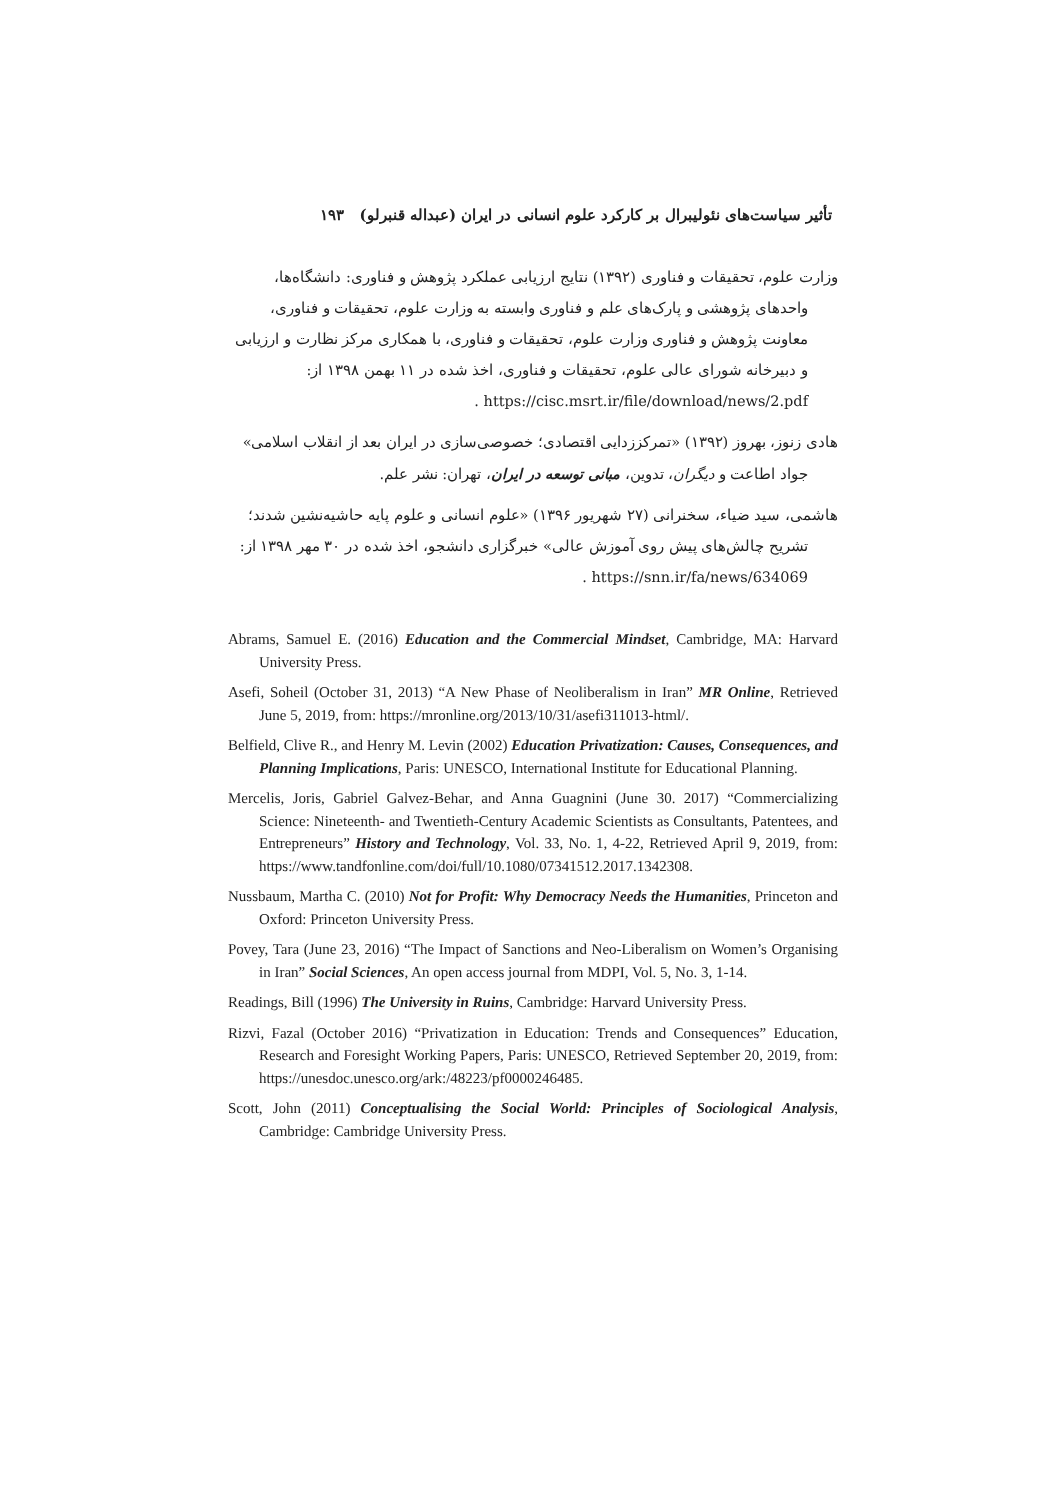تأثیر سیاست‌های نئولیبرال بر کارکرد علوم انسانی در ایران (عبداله قنبرلو) ۱۹۳
وزارت علوم، تحقیقات و فناوری (۱۳۹۲) نتایج ارزیابی عملکرد پژوهش و فناوری: دانشگاه‌ها،
واحدهای پژوهشی و پارک‌های علم و فناوری وابسته به وزارت علوم، تحقیقات و فناوری، معاونت پژوهش و فناوری وزارت علوم، تحقیقات و فناوری، با همکاری مرکز نظارت و ارزیابی و دبیرخانه شورای عالی علوم، تحقیقات و فناوری، اخذ شده در ۱۱ بهمن ۱۳۹۸ از: https://cisc.msrt.ir/file/download/news/2.pdf .
هادی زنوز، بهروز (۱۳۹۲) «تمرکززدایی اقتصادی؛ خصوصی‌سازی در ایران بعد از انقلاب اسلامی»
جواد اطاعت و دیگران، تدوین، مبانی توسعه در ایران، تهران: نشر علم.
هاشمی، سید ضیاء، سخنرانی (۲۷ شهریور ۱۳۹۶) «علوم انسانی و علوم پایه حاشیه‌نشین شدند؛
تشریح چالش‌های پیش روی آموزش عالی» خبرگزاری دانشجو، اخذ شده در ۳۰ مهر ۱۳۹۸ از: https://snn.ir/fa/news/634069 .
Abrams, Samuel E. (2016) Education and the Commercial Mindset, Cambridge, MA: Harvard University Press.
Asefi, Soheil (October 31, 2013) “A New Phase of Neoliberalism in Iran” MR Online, Retrieved June 5, 2019, from: https://mronline.org/2013/10/31/asefi311013-html/.
Belfield, Clive R., and Henry M. Levin (2002) Education Privatization: Causes, Consequences, and Planning Implications, Paris: UNESCO, International Institute for Educational Planning.
Mercelis, Joris, Gabriel Galvez-Behar, and Anna Guagnini (June 30. 2017) “Commercializing Science: Nineteenth- and Twentieth-Century Academic Scientists as Consultants, Patentees, and Entrepreneurs” History and Technology, Vol. 33, No. 1, 4-22, Retrieved April 9, 2019, from: https://www.tandfonline.com/doi/full/10.1080/07341512.2017.1342308.
Nussbaum, Martha C. (2010) Not for Profit: Why Democracy Needs the Humanities, Princeton and Oxford: Princeton University Press.
Povey, Tara (June 23, 2016) “The Impact of Sanctions and Neo-Liberalism on Women’s Organising in Iran” Social Sciences, An open access journal from MDPI, Vol. 5, No. 3, 1-14.
Readings, Bill (1996) The University in Ruins, Cambridge: Harvard University Press.
Rizvi, Fazal (October 2016) “Privatization in Education: Trends and Consequences” Education, Research and Foresight Working Papers, Paris: UNESCO, Retrieved September 20, 2019, from: https://unesdoc.unesco.org/ark:/48223/pf0000246485.
Scott, John (2011) Conceptualising the Social World: Principles of Sociological Analysis, Cambridge: Cambridge University Press.